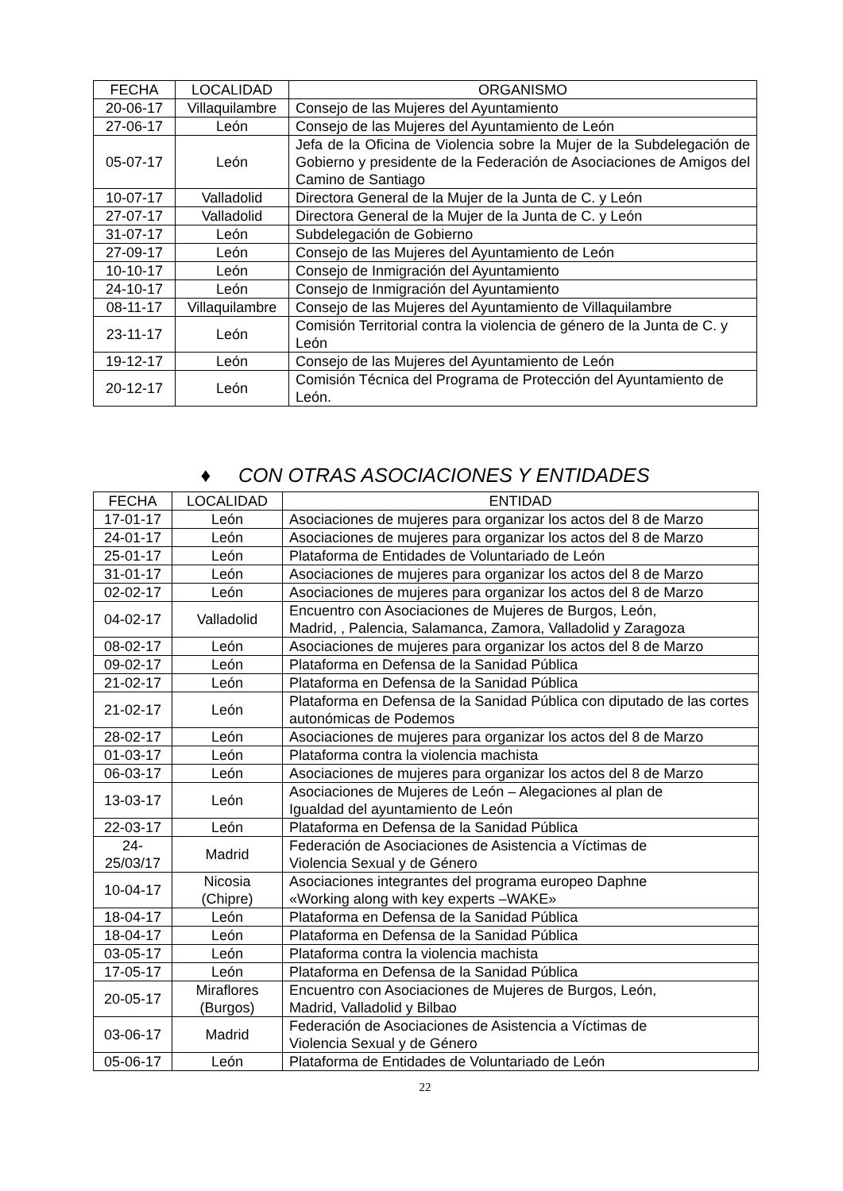| FECHA | LOCALIDAD | ORGANISMO |
| --- | --- | --- |
| 20-06-17 | Villaquilambre | Consejo de las Mujeres del Ayuntamiento |
| 27-06-17 | León | Consejo de las Mujeres del Ayuntamiento de León |
| 05-07-17 | León | Jefa de la Oficina de Violencia sobre la Mujer de la Subdelegación de Gobierno y presidente de la Federación de Asociaciones de Amigos del Camino de Santiago |
| 10-07-17 | Valladolid | Directora General de la Mujer de la Junta de C. y León |
| 27-07-17 | Valladolid | Directora General de la Mujer de la Junta de C. y León |
| 31-07-17 | León | Subdelegación de Gobierno |
| 27-09-17 | León | Consejo de las Mujeres del Ayuntamiento de León |
| 10-10-17 | León | Consejo de Inmigración del Ayuntamiento |
| 24-10-17 | León | Consejo de Inmigración del Ayuntamiento |
| 08-11-17 | Villaquilambre | Consejo de las Mujeres del Ayuntamiento de Villaquilambre |
| 23-11-17 | León | Comisión Territorial contra la violencia de género de la Junta de C. y León |
| 19-12-17 | León | Consejo de las Mujeres del Ayuntamiento de León |
| 20-12-17 | León | Comisión Técnica del Programa de Protección del Ayuntamiento de León. |
♦ CON OTRAS ASOCIACIONES Y ENTIDADES
| FECHA | LOCALIDAD | ENTIDAD |
| --- | --- | --- |
| 17-01-17 | León | Asociaciones de mujeres para organizar los actos del 8 de Marzo |
| 24-01-17 | León | Asociaciones de mujeres para organizar los actos del 8 de Marzo |
| 25-01-17 | León | Plataforma de Entidades de Voluntariado de León |
| 31-01-17 | León | Asociaciones de mujeres para organizar los actos del 8 de Marzo |
| 02-02-17 | León | Asociaciones de mujeres para organizar los actos del 8 de Marzo |
| 04-02-17 | Valladolid | Encuentro con Asociaciones de Mujeres de Burgos, León, Madrid, , Palencia, Salamanca, Zamora, Valladolid y Zaragoza |
| 08-02-17 | León | Asociaciones de mujeres para organizar los actos del 8 de Marzo |
| 09-02-17 | León | Plataforma en Defensa de la Sanidad Pública |
| 21-02-17 | León | Plataforma en Defensa de la Sanidad Pública |
| 21-02-17 | León | Plataforma en Defensa de la Sanidad Pública con diputado de las cortes autonómicas de Podemos |
| 28-02-17 | León | Asociaciones de mujeres para organizar los actos del 8 de Marzo |
| 01-03-17 | León | Plataforma contra la violencia machista |
| 06-03-17 | León | Asociaciones de mujeres para organizar los actos del 8 de Marzo |
| 13-03-17 | León | Asociaciones de Mujeres de León – Alegaciones al plan de Igualdad del ayuntamiento de León |
| 22-03-17 | León | Plataforma en Defensa de la Sanidad Pública |
| 24- 25/03/17 | Madrid | Federación de Asociaciones de Asistencia a Víctimas de Violencia Sexual y de Género |
| 10-04-17 | Nicosia (Chipre) | Asociaciones integrantes del programa europeo Daphne «Working along with key experts –WAKE» |
| 18-04-17 | León | Plataforma en Defensa de la Sanidad Pública |
| 18-04-17 | León | Plataforma en Defensa de la Sanidad Pública |
| 03-05-17 | León | Plataforma contra la violencia machista |
| 17-05-17 | León | Plataforma en Defensa de la Sanidad Pública |
| 20-05-17 | Miraflores (Burgos) | Encuentro con Asociaciones de Mujeres de Burgos, León, Madrid, Valladolid y Bilbao |
| 03-06-17 | Madrid | Federación de Asociaciones de Asistencia a Víctimas de Violencia Sexual y de Género |
| 05-06-17 | León | Plataforma de Entidades de Voluntariado de León |
22